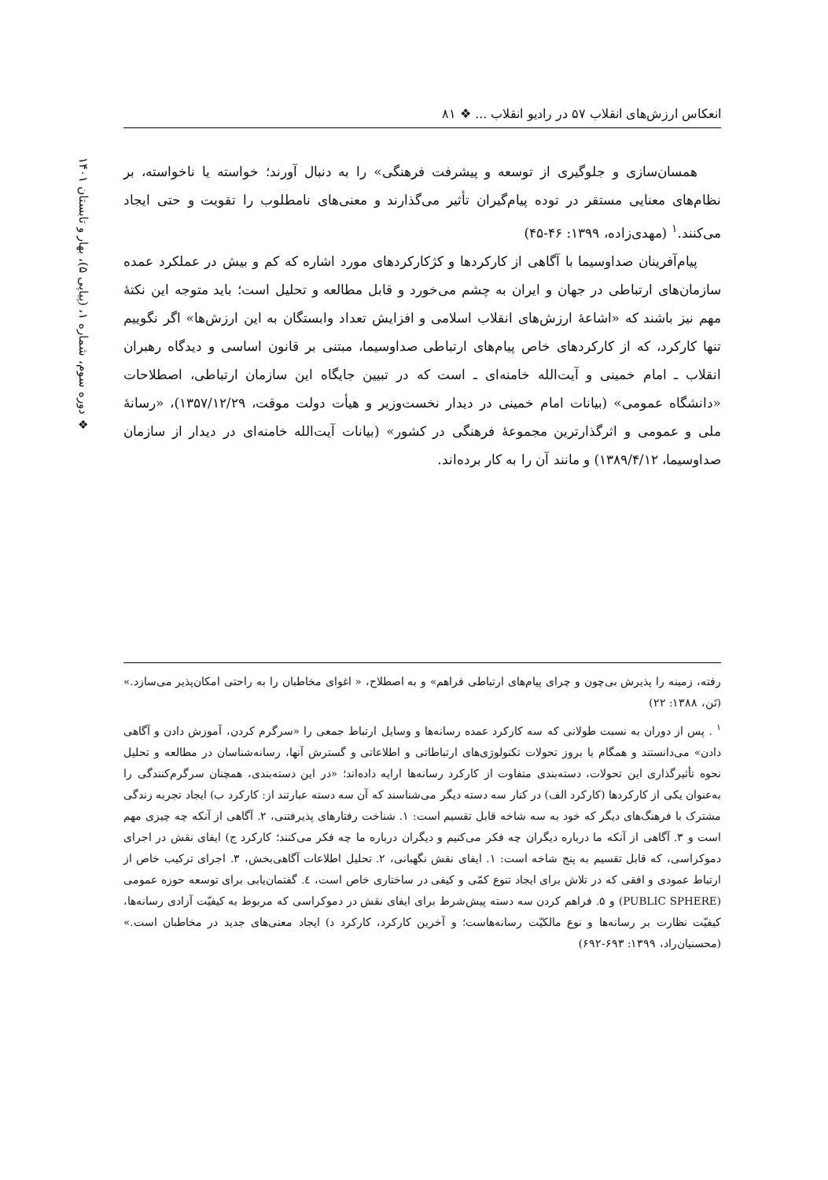انعکاس ارزش‌های انقلاب ۵۷ در رادیو انقلاب ... ❖ ۸۱
❖ دوره سوم، شماره ۱، (پیاپی ۵)، بهار و تابستان ۱۴۰۱
همسان‌سازی و جلوگیری از توسعه و پیشرفت فرهنگی» را به دنبال آورند؛ خواسته یا ناخواسته، بر نظام‌های معنایی مستقر در توده پیام‌گیران تأثیر می‌گذارند و معنی‌های نامطلوب را تقویت و حتی ایجاد می‌کنند.<sup>۱</sup> (مهدی‌زاده، ۱۳۹۹: ۴۶-۴۵)
پیام‌آفرینان صداوسیما با آگاهی از کارکردها و کژکارکردهای مورد اشاره که کم و بیش در عملکرد عمده سازمان‌های ارتباطی در جهان و ایران به چشم می‌خورد و قابل مطالعه و تحلیل است؛ باید متوجه این نکتهٔ مهم نیز باشند که «اشاعهٔ ارزش‌های انقلاب اسلامی و افزایش تعداد وابستگان به این ارزش‌ها» اگر نگوییم تنها کارکرد، که از کارکردهای خاص پیام‌های ارتباطی صداوسیما، مبتنی بر قانون اساسی و دیدگاه رهبران انقلاب ـ امام خمینی و آیت‌الله خامنه‌ای ـ است که در تبیین جایگاه این سازمان ارتباطی، اصطلاحات «دانشگاه عمومی» (بیانات امام خمینی در دیدار نخست‌وزیر و هیأت دولت موقت، ۱۳۵۷/۱۲/۲۹)، «رسانهٔ ملی و عمومی و اثرگذارترین مجموعهٔ فرهنگی در کشور» (بیانات آیت‌الله خامنه‌ای در دیدار از سازمان صداوسیما، ۱۳۸۹/۴/۱۲) و مانند آن را به کار برده‌اند.
رفته، زمینه را پذیرش بی‌چون و چرای پیام‌های ارتباطی فراهم» و به اصطلاح، « اغوای مخاطبان را به راحتی امکان‌پذیر می‌سازد.» (تَن، ۱۳۸۸: ۲۲)
<sup>۱</sup> . پس از دوران به نسبت طولانی که سه کارکرد عمده رسانه‌ها و وسایل ارتباط جمعی را «سرگرم کردن، آموزش دادن و آگاهی دادن» می‌دانستند و همگام با بروز تحولات تکنولوژی‌های ارتباطاتی و اطلاعاتی و گسترش آنها، رسانه‌شناسان در مطالعه و تحلیل نحوه تأثیرگذاری این تحولات، دسته‌بندی متفاوت از کارکرد رسانه‌ها ارایه داده‌اند؛ «در این دسته‌بندی، همچنان سرگرم‌کنندگی را به‌عنوان یکی از کارکردها (کارکرد الف) در کنار سه دسته دیگر می‌شناسند که آن سه دسته عبارتند از: کارکرد ب) ایجاد تجربه زندگی مشترک با فرهنگ‌های دیگر که خود به سه شاخه قابل تقسیم است: ۱. شناخت رفتارهای پذیرفتنی، ۲. آگاهی از آنکه چه چیزی مهم است و ۳. آگاهی از آنکه ما درباره دیگران چه فکر می‌کنیم و دیگران درباره ما چه فکر می‌کنند؛ کارکرد ج) ایفای نقش در اجرای دموکراسی، که قابل تقسیم به پنج شاخه است: ۱. ایفای نقش نگهبانی، ۲. تحلیل اطلاعات آگاهی‌بخش، ۳. اجرای ترکیب خاص از ارتباط عمودی و افقی که در تلاش برای ایجاد تنوع کمّی و کیفی در ساختاری خاص است، ٤. گفتمان‌یابی برای توسعه حوزه عمومی (PUBLIC SPHERE) و ۵. فراهم کردن سه دسته پیش‌شرط برای ایفای نقش در دموکراسی که مربوط به کیفیّت آزادی رسانه‌ها، کیفیّت نظارت بر رسانه‌ها و نوع مالکیّت رسانه‌هاست؛ و آخرین کارکرد، کارکرد د) ایجاد معنی‌های جدید در مخاطبان است.» (محسنیان‌راد، ۱۳۹۹: ۶۹۳-۶۹۲)